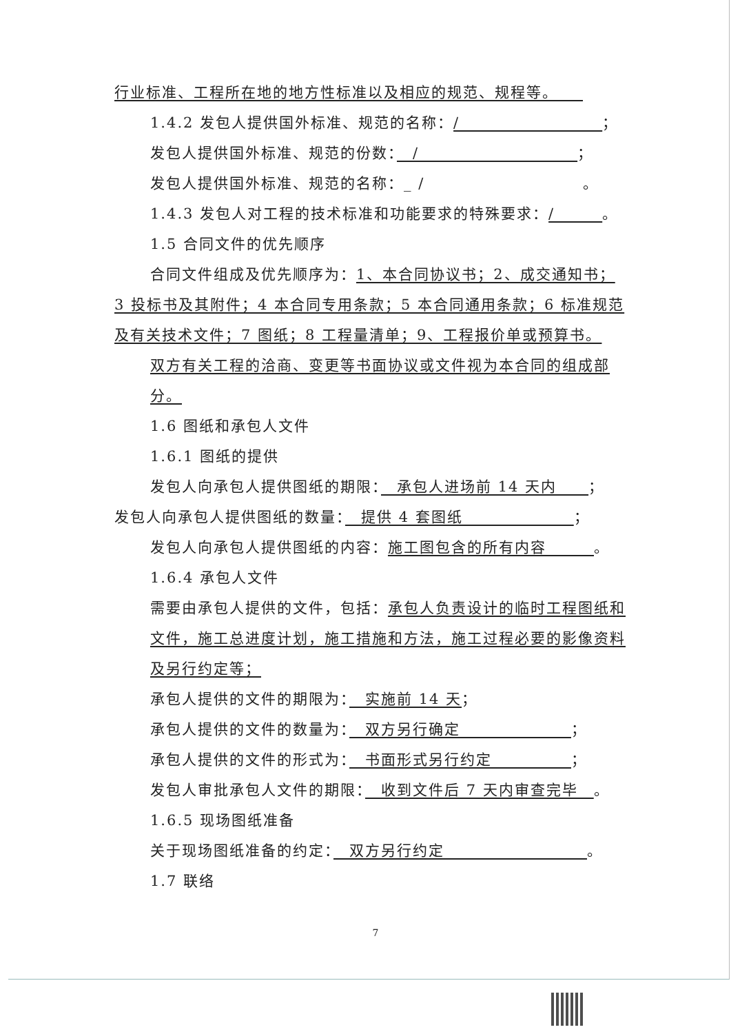行业标准、工程所在地的地方性标准以及相应的规范、规程等。　　
1.4.2 发包人提供国外标准、规范的名称：/　　　　　　　　　；
发包人提供国外标准、规范的份数：　/　　　　　　　　　　；
发包人提供国外标准、规范的名称：_ /　　　　　　　　　　。
1.4.3 发包人对工程的技术标准和功能要求的特殊要求：/　　　。
1.5 合同文件的优先顺序
合同文件组成及优先顺序为：1、本合同协议书；2、成交通知书；
3 投标书及其附件；4 本合同专用条款；5 本合同通用条款；6 标准规范及有关技术文件；7 图纸；8 工程量清单；9、工程报价单或预算书。
双方有关工程的洽商、变更等书面协议或文件视为本合同的组成部分。
1.6 图纸和承包人文件
1.6.1 图纸的提供
发包人向承包人提供图纸的期限：　承包人进场前 14 天内　　；
发包人向承包人提供图纸的数量：　提供 4 套图纸　　　　　　　；
发包人向承包人提供图纸的内容：施工图包含的所有内容　　　。
1.6.4 承包人文件
需要由承包人提供的文件，包括：承包人负责设计的临时工程图纸和文件，施工总进度计划，施工措施和方法，施工过程必要的影像资料及另行约定等；
承包人提供的文件的期限为：　实施前 14 天；
承包人提供的文件的数量为：　双方另行确定　　　　　　　；
承包人提供的文件的形式为：　书面形式另行约定　　　　　；
发包人审批承包人文件的期限：　收到文件后 7 天内审查完毕　。
1.6.5 现场图纸准备
关于现场图纸准备的约定：　双方另行约定　　　　　　　　　。
1.7 联络
7